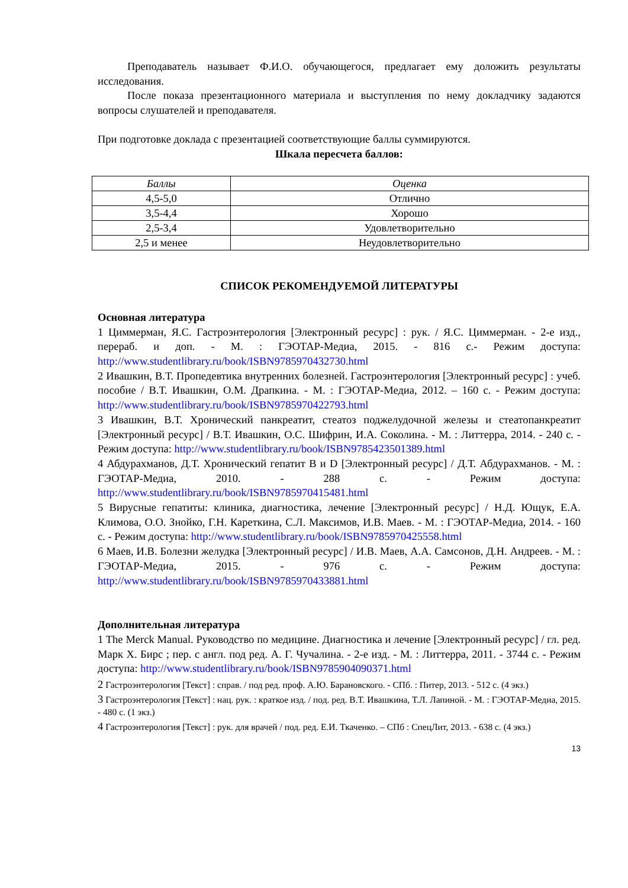Преподаватель называет Ф.И.О. обучающегося, предлагает ему доложить результаты исследования.
После показа презентационного материала и выступления по нему докладчику задаются вопросы слушателей и преподавателя.
При подготовке доклада с презентацией соответствующие баллы суммируются.
Шкала пересчета баллов:
| Баллы | Оценка |
| --- | --- |
| 4,5-5,0 | Отлично |
| 3,5-4,4 | Хорошо |
| 2,5-3,4 | Удовлетворительно |
| 2,5 и менее | Неудовлетворительно |
СПИСОК РЕКОМЕНДУЕМОЙ ЛИТЕРАТУРЫ
Основная литература
1 Циммерман, Я.С. Гастроэнтерология [Электронный ресурс] : рук. / Я.С. Циммерман. - 2-е изд., перераб. и доп. - М. : ГЭОТАР-Медиа, 2015. - 816 с.- Режим доступа: http://www.studentlibrary.ru/book/ISBN9785970432730.html
2 Ивашкин, В.Т. Пропедевтика внутренних болезней. Гастроэнтерология [Электронный ресурс] : учеб. пособие / В.Т. Ивашкин, О.М. Драпкина. - М. : ГЭОТАР-Медиа, 2012. – 160 с. - Режим доступа: http://www.studentlibrary.ru/book/ISBN9785970422793.html
3 Ивашкин, В.Т. Хронический панкреатит, стеатоз поджелудочной железы и стеатопанкреатит [Электронный ресурс] / В.Т. Ивашкин, О.С. Шифрин, И.А. Соколина. - М. : Литтерра, 2014. - 240 с. - Режим доступа: http://www.studentlibrary.ru/book/ISBN9785423501389.html
4 Абдурахманов, Д.Т. Хронический гепатит В и D [Электронный ресурс] / Д.Т. Абдурахманов. - М. : ГЭОТАР-Медиа, 2010. - 288 с. - Режим доступа: http://www.studentlibrary.ru/book/ISBN9785970415481.html
5 Вирусные гепатиты: клиника, диагностика, лечение [Электронный ресурс] / Н.Д. Ющук, Е.А. Климова, О.О. Знойко, Г.Н. Кареткина, С.Л. Максимов, И.В. Маев. - М. : ГЭОТАР-Медиа, 2014. - 160 с. - Режим доступа: http://www.studentlibrary.ru/book/ISBN9785970425558.html
6 Маев, И.В. Болезни желудка [Электронный ресурс] / И.В. Маев, А.А. Самсонов, Д.Н. Андреев. - М. : ГЭОТАР-Медиа, 2015. - 976 с. - Режим доступа: http://www.studentlibrary.ru/book/ISBN9785970433881.html
Дополнительная литература
1 The Merck Manual. Руководство по медицине. Диагностика и лечение [Электронный ресурс] / гл. ред. Марк Х. Бирс ; пер. с англ. под ред. А. Г. Чучалина. - 2-е изд. - М. : Литтерра, 2011. - 3744 с. - Режим доступа: http://www.studentlibrary.ru/book/ISBN9785904090371.html
2 Гастроэнтерология [Текст] : справ. / под ред. проф. А.Ю. Барановского. - СПб. : Питер, 2013. - 512 с. (4 экз.)
3 Гастроэнтерология [Текст] : нац. рук. : краткое изд. / под. ред. В.Т. Ивашкина, Т.Л. Лапиной. - М. : ГЭОТАР-Медиа, 2015. - 480 с. (1 экз.)
4 Гастроэнтерология [Текст] : рук. для врачей / под. ред. Е.И. Ткаченко. – СПб : СпецЛит, 2013. - 638 с. (4 экз.)
13